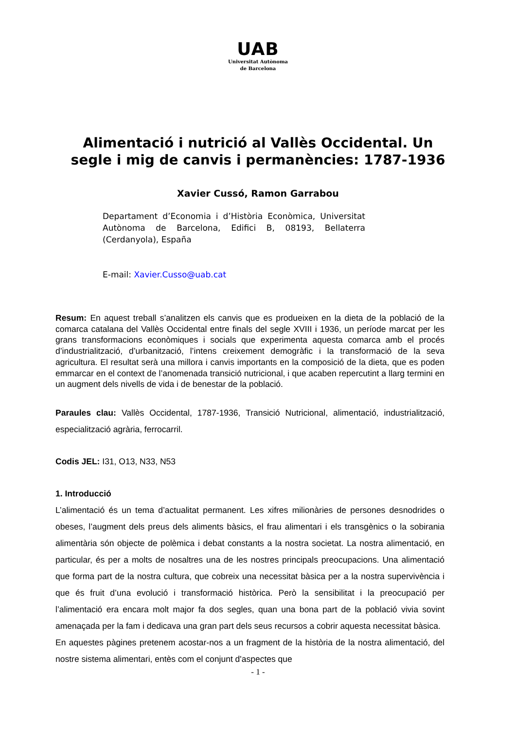UAB
Universitat Autònoma
de Barcelona
Alimentació i nutrició al Vallès Occidental. Un
segle i mig de canvis i permanències: 1787-1936
Xavier Cussó, Ramon Garrabou
Departament d’Economia i d’Història Econòmica, Universitat Autònoma de Barcelona, Edifici B, 08193, Bellaterra (Cerdanyola), España
E-mail: Xavier.Cusso@uab.cat
Resum: En aquest treball s’analitzen els canvis que es produeixen en la dieta de la població de la comarca catalana del Vallès Occidental entre finals del segle XVIII i 1936, un període marcat per les grans transformacions econòmiques i socials que experimenta aquesta comarca amb el procés d’industrialització, d’urbanització, l’intens creixement demogràfic i la transformació de la seva agricultura. El resultat serà una millora i canvis importants en la composició de la dieta, que es poden emmarcar en el context de l’anomenada transició nutricional, i que acaben repercutint a llarg termini en un augment dels nivells de vida i de benestar de la població.
Paraules clau: Vallès Occidental, 1787-1936, Transició Nutricional, alimentació, industrialització, especialització agrària, ferrocarril.
Codis JEL: I31, O13, N33, N53
1. Introducció
L’alimentació és un tema d’actualitat permanent. Les xifres milionàries de persones desnodrides o obeses, l’augment dels preus dels aliments bàsics, el frau alimentari i els transgènics o la sobirania alimentària són objecte de polèmica i debat constants a la nostra societat. La nostra alimentació, en particular, és per a molts de nosaltres una de les nostres principals preocupacions. Una alimentació que forma part de la nostra cultura, que cobreix una necessitat bàsica per a la nostra supervivència i que és fruit d’una evolució i transformació històrica. Però la sensibilitat i la preocupació per l’alimentació era encara molt major fa dos segles, quan una bona part de la població vivia sovint amenaçada per la fam i dedicava una gran part dels seus recursos a cobrir aquesta necessitat bàsica.
En aquestes pàgines pretenem acostar-nos a un fragment de la història de la nostra alimentació, del nostre sistema alimentari, entès com el conjunt d'aspectes que
- 1 -